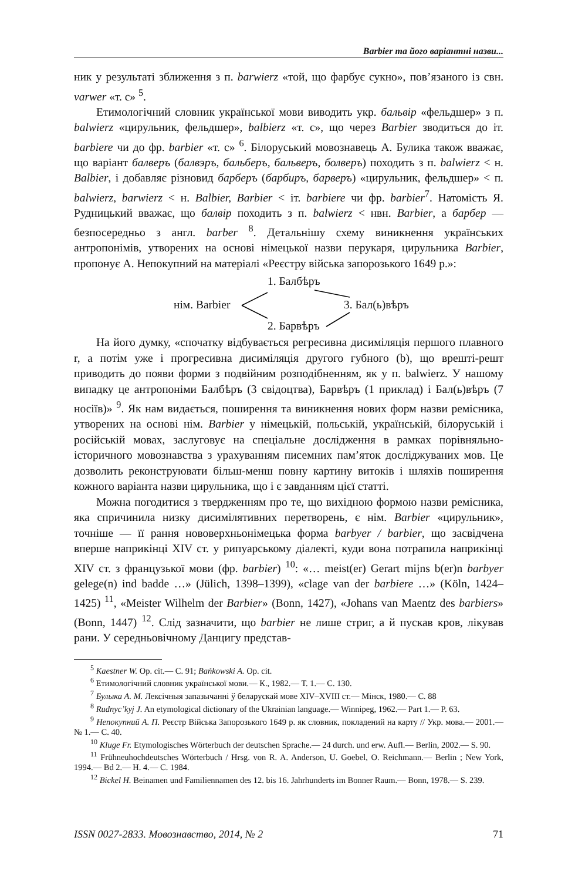Barbier та його варіантні назви...
ник у результаті зближення з п. barwierz «той, що фарбує сукно», пов’язаного із свн. varwer «т. с» <sup>5</sup>.
Етимологічний словник української мови виводить укр. бальвір «фельдшер» з п. balwierz «цирульник, фельдшер», balbierz «т. с», що через Barbier зводиться до іт. barbiere чи до фр. barbier «т. с» <sup>6</sup>. Білоруський мовознавець А. Булика також вважає, що варіант балверъ (балвэръ, бальберъ, бальверъ, болверъ) походить з п. balwierz < н. Balbier, і добавляє різновид барберъ (барбиръ, барверъ) «цирульник, фельдшер» < п. balwierz, barwierz < н. Balbier, Barbier < іт. barbiere чи фр. barbier<sup>7</sup>. Натомість Я. Рудницький вважає, що балвір походить з п. balwierz < нвн. Barbier, а барбер — безпосередньо з англ. barber <sup>8</sup>. Детальнішу схему виникнення українських антропонімів, утворених на основі німецької назви перукаря, цирульника Barbier, пропонує А. Непокупний на матеріалі «Реєстру війська запорозького 1649 р.»:
1. Балбѣръ
нім. Barbier 3. Бал(ь)вѣръ
2. Барвѣръ
На його думку, «спочатку відбувається регресивна дисиміляція першого плавного r, а потім уже і прогресивна дисиміляція другого губного (b), що врешті-решт приводить до появи форми з подвійним розподібненням, як у п. balwierz. У нашому випадку це антропоніми Балбѣръ (3 свідоцтва), Барвѣръ (1 приклад) і Бал(ь)вѣръ (7 носіїв)» <sup>9</sup>. Як нам видається, поширення та виникнення нових форм назви ремісника, утворених на основі нім. Barbier у німецькій, польській, українській, білоруській і російській мовах, заслуговує на спеціальне дослідження в рамках порівняльно-історичного мовознавства з урахуванням писемних пам’яток досліджуваних мов. Це дозволить реконструювати більш-менш повну картину витоків і шляхів поширення кожного варіанта назви цирульника, що і є завданням цієї статті.
Можна погодитися з твердженням про те, що вихідною формою назви ремісника, яка спричинила низку дисимілятивних перетворень, є нім. Barbier «цирульник», точніше — її рання нововерхньонімецька форма barbyer / barbier, що засвідчена вперше наприкінці XIV ст. у рипуарському діалекті, куди вона потрапила наприкінці XIV ст. з французької мови (фр. barbier) <sup>10</sup>: «… meist(er) Gerart mijns b(er)n barbyer gelege(n) ind badde …» (Jülich, 1398–1399), «clage van der barbiere …» (Köln, 1424–1425) <sup>11</sup>, «Meister Wilhelm der Barbier» (Bonn, 1427), «Johans van Maentz des barbiers» (Bonn, 1447) <sup>12</sup>. Слід зазначити, що barbier не лише стриг, а й пускав кров, лікував рани. У середньовічному Данцигу представ-
<sup>5</sup> Kaestner W. Op. cit.— С. 91; Bańkowski A. Op. cit.
<sup>6</sup> Етимологічний словник української мови.— К., 1982.— Т. 1.— С. 130.
<sup>7</sup> Булыка А. М. Лексічныя запазычанні ў беларускай мове XIV–XVIII ст.— Мінск, 1980.— С. 88
<sup>8</sup> Rudnyc’kyj J. An etymological dictionary of the Ukrainian language.— Winnipeg, 1962.— Part 1.— P. 63.
<sup>9</sup> Непокупний А. П. Реєстр Війська Запорозького 1649 р. як словник, покладений на карту // Укр. мова.— 2001.— № 1.— С. 40.
<sup>10</sup> Kluge Fr. Etymologisches Wörterbuch der deutschen Sprache.— 24 durch. und erw. Aufl.— Berlin, 2002.— S. 90.
<sup>11</sup> Frühneuhochdeutsches Wörterbuch / Hrsg. von R. A. Anderson, U. Goebel, O. Reichmann.— Berlin ; New York, 1994.— Bd 2.— H. 4.— С. 1984.
<sup>12</sup> Bickel H. Beinamen und Familiennamen des 12. bis 16. Jahrhunderts im Bonner Raum.— Bonn, 1978.— S. 239.
ISSN 0027-2833. Мовознавство, 2014, № 2 71